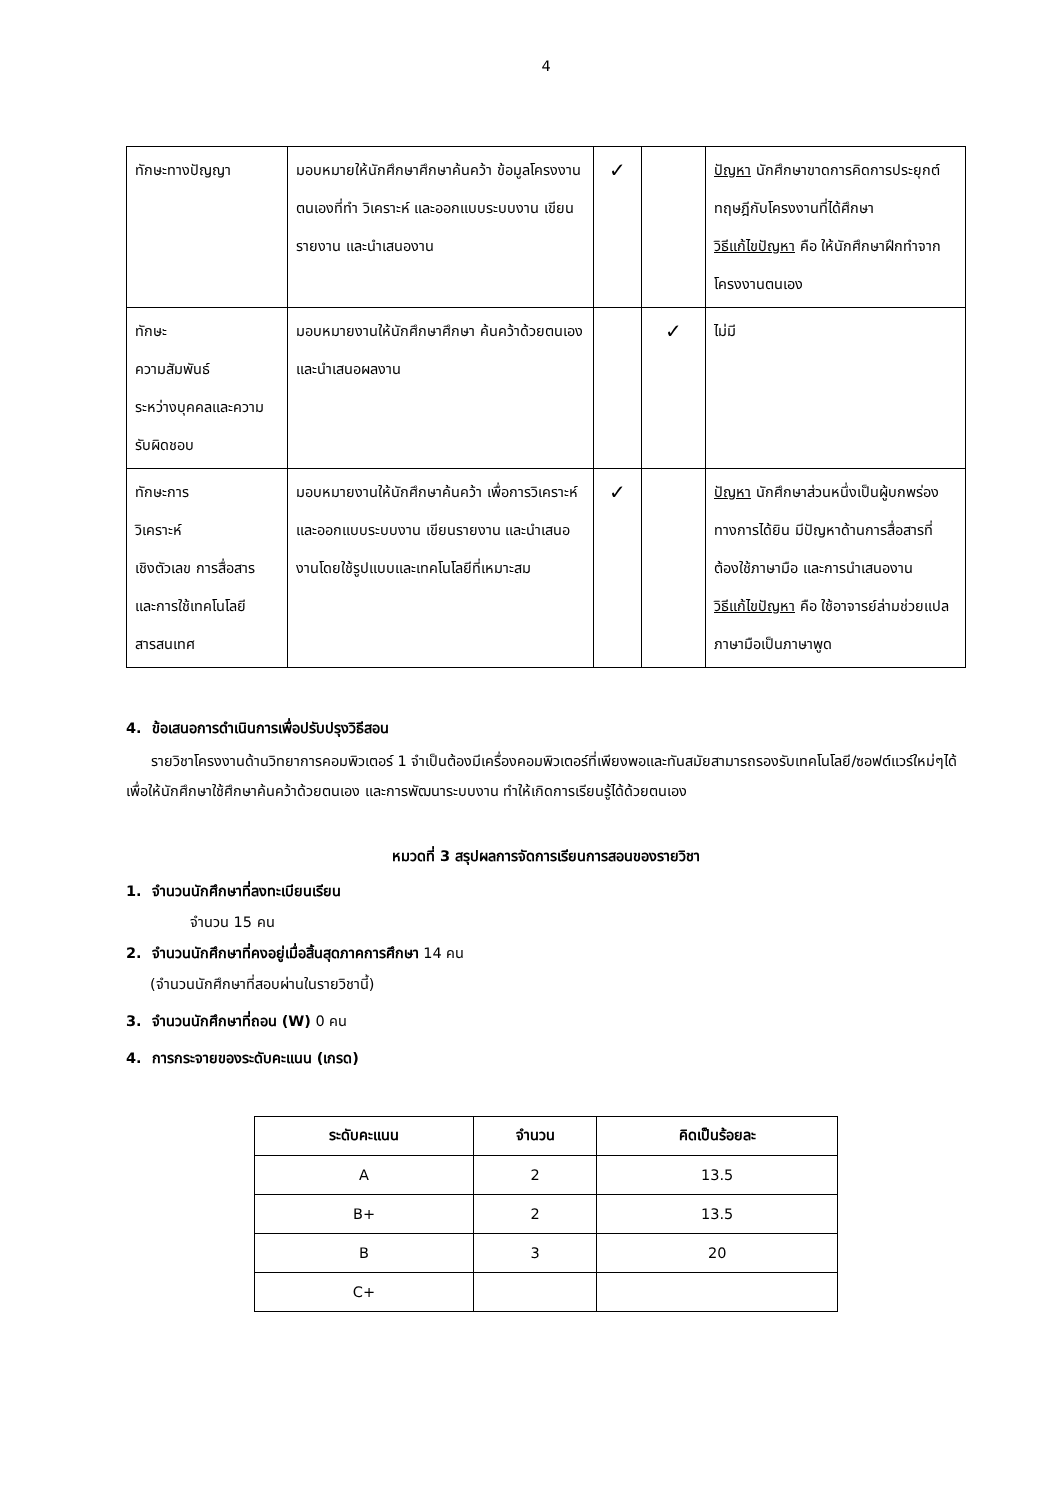4
| ทักษะทางปัญญา | มอบหมายให้นักศึกษาศึกษาค้นคว้า ข้อมูลโครงงานตนเองที่ทำ วิเคราะห์ และออกแบบระบบงาน เขียนรายงาน และนำเสนองาน | ✓ | | ปัญหา นักศึกษาขาดการคิดการประยุกต์ทฤษฎีกับโครงงานที่ได้ศึกษา วิธีแก้ไขปัญหา คือ ให้นักศึกษาฝึกทำจากโครงงานตนเอง |
| ทักษะ ความสัมพันธ์ ระหว่างบุคคลและความรับผิดชอบ | มอบหมายงานให้นักศึกษาศึกษา ค้นคว้าด้วยตนเอง และนำเสนอผลงาน | | ✓ | ไม่มี |
| ทักษะการ วิเคราะห์ เชิงตัวเลข การสื่อสาร และการใช้เทคโนโลยี สารสนเทศ | มอบหมายงานให้นักศึกษาค้นคว้า เพื่อการวิเคราะห์และออกแบบระบบงาน เขียนรายงาน และนำเสนองานโดยใช้รูปแบบและเทคโนโลยีที่เหมาะสม | ✓ | | ปัญหา นักศึกษาส่วนหนึ่งเป็นผู้บกพร่องทางการได้ยิน มีปัญหาด้านการสื่อสารที่ต้องใช้ภาษามือ และการนำเสนองาน วิธีแก้ไขปัญหา คือ ใช้อาจารย์ล่ามช่วยแปลภาษามือเป็นภาษาพูด |
4. ข้อเสนอการดำเนินการเพื่อปรับปรุงวิธีสอน
รายวิชาโครงงานด้านวิทยาการคอมพิวเตอร์ 1 จำเป็นต้องมีเครื่องคอมพิวเตอร์ที่เพียงพอและทันสมัยสามารถรองรับเทคโนโลยี/ซอฟต์แวร์ใหม่ๆได้ เพื่อให้นักศึกษาใช้ศึกษาค้นคว้าด้วยตนเอง และการพัฒนาระบบงาน ทำให้เกิดการเรียนรู้ได้ด้วยตนเอง
หมวดที่ 3 สรุปผลการจัดการเรียนการสอนของรายวิชา
1. จำนวนนักศึกษาที่ลงทะเบียนเรียน
จำนวน 15 คน
2. จำนวนนักศึกษาที่คงอยู่เมื่อสิ้นสุดภาคการศึกษา 14 คน
(จำนวนนักศึกษาที่สอบผ่านในรายวิชานี้)
3. จำนวนนักศึกษาที่ถอน (W) 0 คน
4. การกระจายของระดับคะแนน (เกรด)
| ระดับคะแนน | จำนวน | คิดเป็นร้อยละ |
| --- | --- | --- |
| A | 2 | 13.5 |
| B+ | 2 | 13.5 |
| B | 3 | 20 |
| C+ | | |